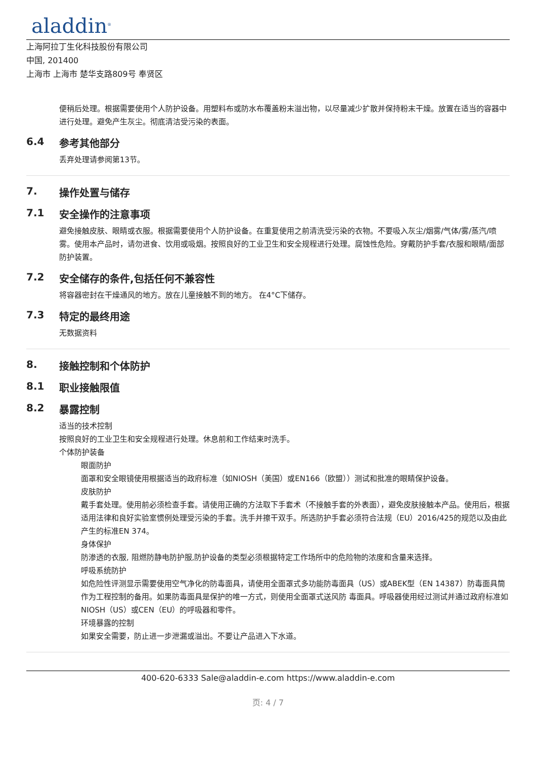aladdin<sup>®</sup>
上海阿拉丁生化科技股份有限公司
中国, 201400
上海市 上海市 楚华支路809号 奉贤区
便稍后处理。根据需要使用个人防护设备。用塑料布或防水布覆盖粉末溢出物，以尽量减少扩散并保持粉末干燥。放置在适当的容器中进行处理。避免产生灰尘。彻底清洁受污染的表面。
6.4 参考其他部分
丢弃处理请参阅第13节。
7. 操作处置与储存
7.1 安全操作的注意事项
避免接触皮肤、眼睛或衣服。根据需要使用个人防护设备。在重复使用之前清洗受污染的衣物。不要吸入灰尘/烟雾/气体/雾/蒸汽/喷雾。使用本产品时，请勿进食、饮用或吸烟。按照良好的工业卫生和安全规程进行处理。腐蚀性危险。穿戴防护手套/衣服和眼睛/面部防护装置。
7.2 安全储存的条件,包括任何不兼容性
将容器密封在干燥通风的地方。放在儿童接触不到的地方。 在4°C下储存。
7.3 特定的最终用途
无数据资料
8. 接触控制和个体防护
8.1 职业接触限值
8.2 暴露控制
适当的技术控制
按照良好的工业卫生和安全规程进行处理。休息前和工作结束时洗手。
个体防护装备
眼面防护
面罩和安全眼镜使用根据适当的政府标准（如NIOSH（美国）或EN166（欧盟））测试和批准的眼睛保护设备。
皮肤防护
戴手套处理。使用前必须检查手套。请使用正确的方法取下手套术（不接触手套的外表面），避免皮肤接触本产品。使用后，根据适用法律和良好实验室惯例处理受污染的手套。洗手并擦干双手。所选防护手套必须符合法规（EU）2016/425的规范以及由此产生的标准EN 374。
身体保护
防渗透的衣服, 阻燃防静电防护服,防护设备的类型必须根据特定工作场所中的危险物的浓度和含量来选择。
呼吸系统防护
如危险性评测显示需要使用空气净化的防毒面具，请使用全面罩式多功能防毒面具（US）或ABEK型（EN 14387）防毒面具筒作为工程控制的备用。如果防毒面具是保护的唯一方式，则使用全面罩式送风防 毒面具。呼吸器使用经过测试并通过政府标准如NIOSH（US）或CEN（EU）的呼吸器和零件。
环境暴露的控制
如果安全需要，防止进一步泄漏或溢出。不要让产品进入下水道。
400-620-6333 Sale@aladdin-e.com https://www.aladdin-e.com
页: 4 / 7